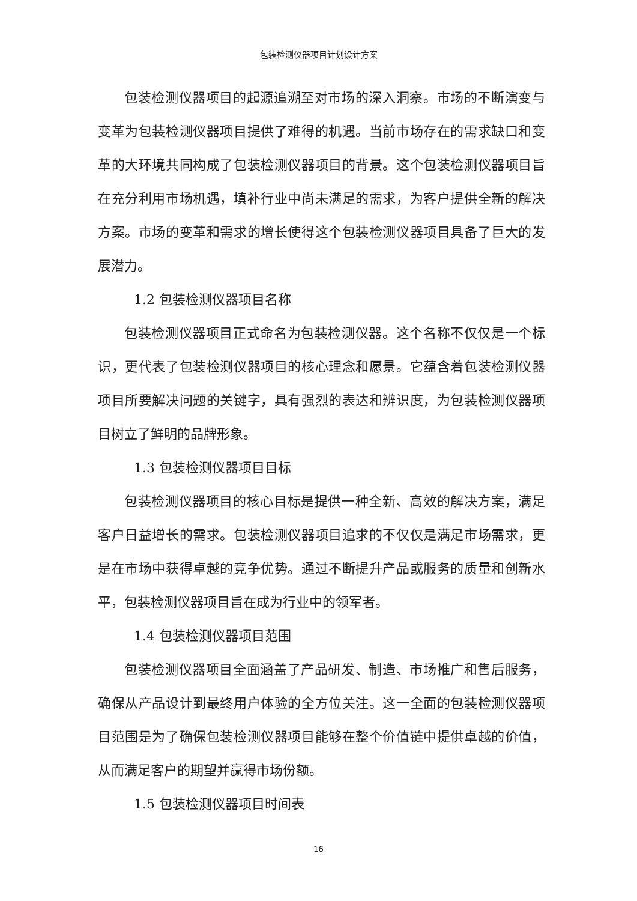包装检测仪器项目计划设计方案
包装检测仪器项目的起源追溯至对市场的深入洞察。市场的不断演变与变革为包装检测仪器项目提供了难得的机遇。当前市场存在的需求缺口和变革的大环境共同构成了包装检测仪器项目的背景。这个包装检测仪器项目旨在充分利用市场机遇，填补行业中尚未满足的需求，为客户提供全新的解决方案。市场的变革和需求的增长使得这个包装检测仪器项目具备了巨大的发展潜力。
1.2 包装检测仪器项目名称
包装检测仪器项目正式命名为包装检测仪器。这个名称不仅仅是一个标识，更代表了包装检测仪器项目的核心理念和愿景。它蕴含着包装检测仪器项目所要解决问题的关键字，具有强烈的表达和辨识度，为包装检测仪器项目树立了鲜明的品牌形象。
1.3 包装检测仪器项目目标
包装检测仪器项目的核心目标是提供一种全新、高效的解决方案，满足客户日益增长的需求。包装检测仪器项目追求的不仅仅是满足市场需求，更是在市场中获得卓越的竞争优势。通过不断提升产品或服务的质量和创新水平，包装检测仪器项目旨在成为行业中的领军者。
1.4 包装检测仪器项目范围
包装检测仪器项目全面涵盖了产品研发、制造、市场推广和售后服务，确保从产品设计到最终用户体验的全方位关注。这一全面的包装检测仪器项目范围是为了确保包装检测仪器项目能够在整个价值链中提供卓越的价值，从而满足客户的期望并赢得市场份额。
1.5 包装检测仪器项目时间表
16